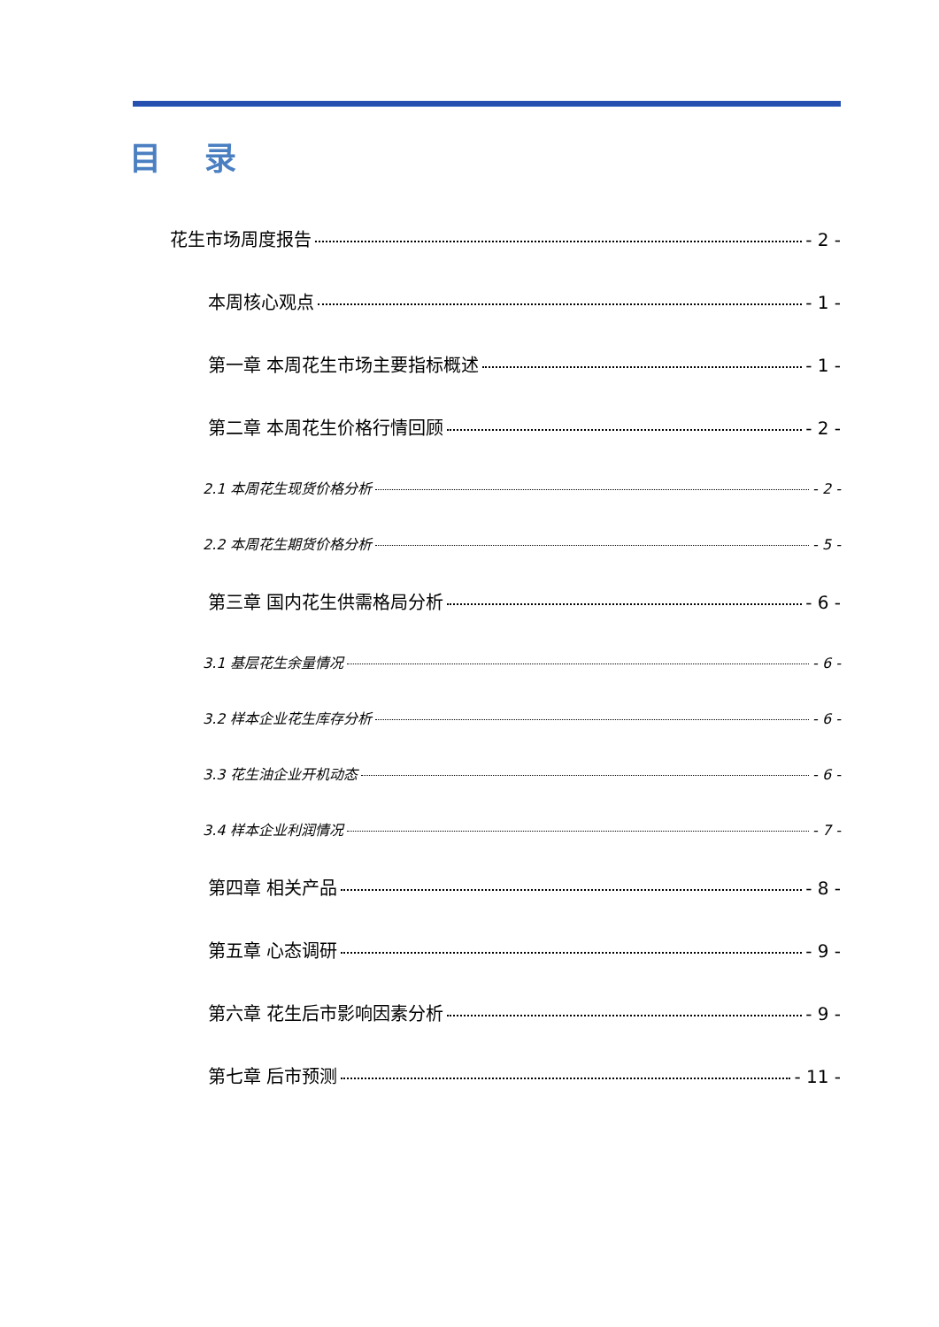目 录
花生市场周度报告 - 2 -
本周核心观点 - 1 -
第一章 本周花生市场主要指标概述 - 1 -
第二章 本周花生价格行情回顾 - 2 -
2.1 本周花生现货价格分析 - 2 -
2.2 本周花生期货价格分析 - 5 -
第三章 国内花生供需格局分析 - 6 -
3.1 基层花生余量情况 - 6 -
3.2 样本企业花生库存分析 - 6 -
3.3 花生油企业开机动态 - 6 -
3.4 样本企业利润情况 - 7 -
第四章 相关产品 - 8 -
第五章 心态调研 - 9 -
第六章 花生后市影响因素分析 - 9 -
第七章 后市预测 - 11 -